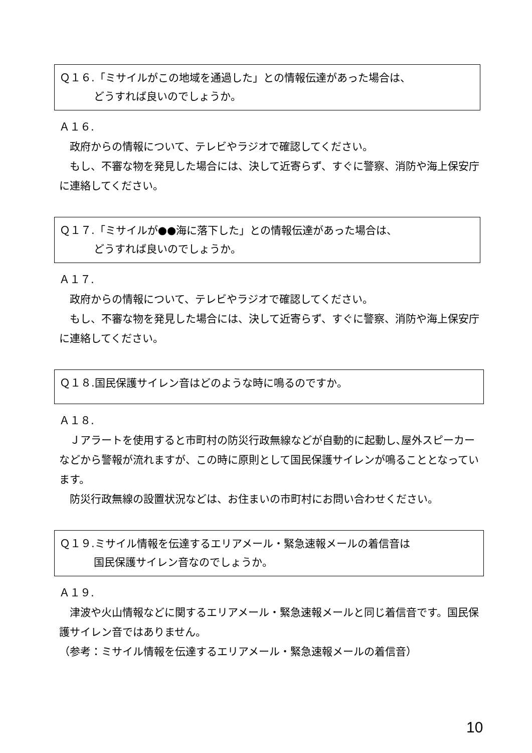Ｑ１６.「ミサイルがこの地域を通過した」との情報伝達があった場合は、
どうすれば良いのでしょうか。
Ａ１６.
　政府からの情報について、テレビやラジオで確認してください。
　もし、不審な物を発見した場合には、決して近寄らず、すぐに警察、消防や海上保安庁に連絡してください。
Ｑ１７.「ミサイルが●●海に落下した」との情報伝達があった場合は、
どうすれば良いのでしょうか。
Ａ１７.
　政府からの情報について、テレビやラジオで確認してください。
　もし、不審な物を発見した場合には、決して近寄らず、すぐに警察、消防や海上保安庁に連絡してください。
Ｑ１８.国民保護サイレン音はどのような時に鳴るのですか。
Ａ１８.
　Ｊアラートを使用すると市町村の防災行政無線などが自動的に起動し､屋外スピーカーなどから警報が流れますが、この時に原則として国民保護サイレンが鳴ることとなっています。
　防災行政無線の設置状況などは、お住まいの市町村にお問い合わせください。
Ｑ１９.ミサイル情報を伝達するエリアメール・緊急速報メールの着信音は
国民保護サイレン音なのでしょうか。
Ａ１９.
　津波や火山情報などに関するエリアメール・緊急速報メールと同じ着信音です。国民保護サイレン音ではありません。
（参考：ミサイル情報を伝達するエリアメール・緊急速報メールの着信音）
10